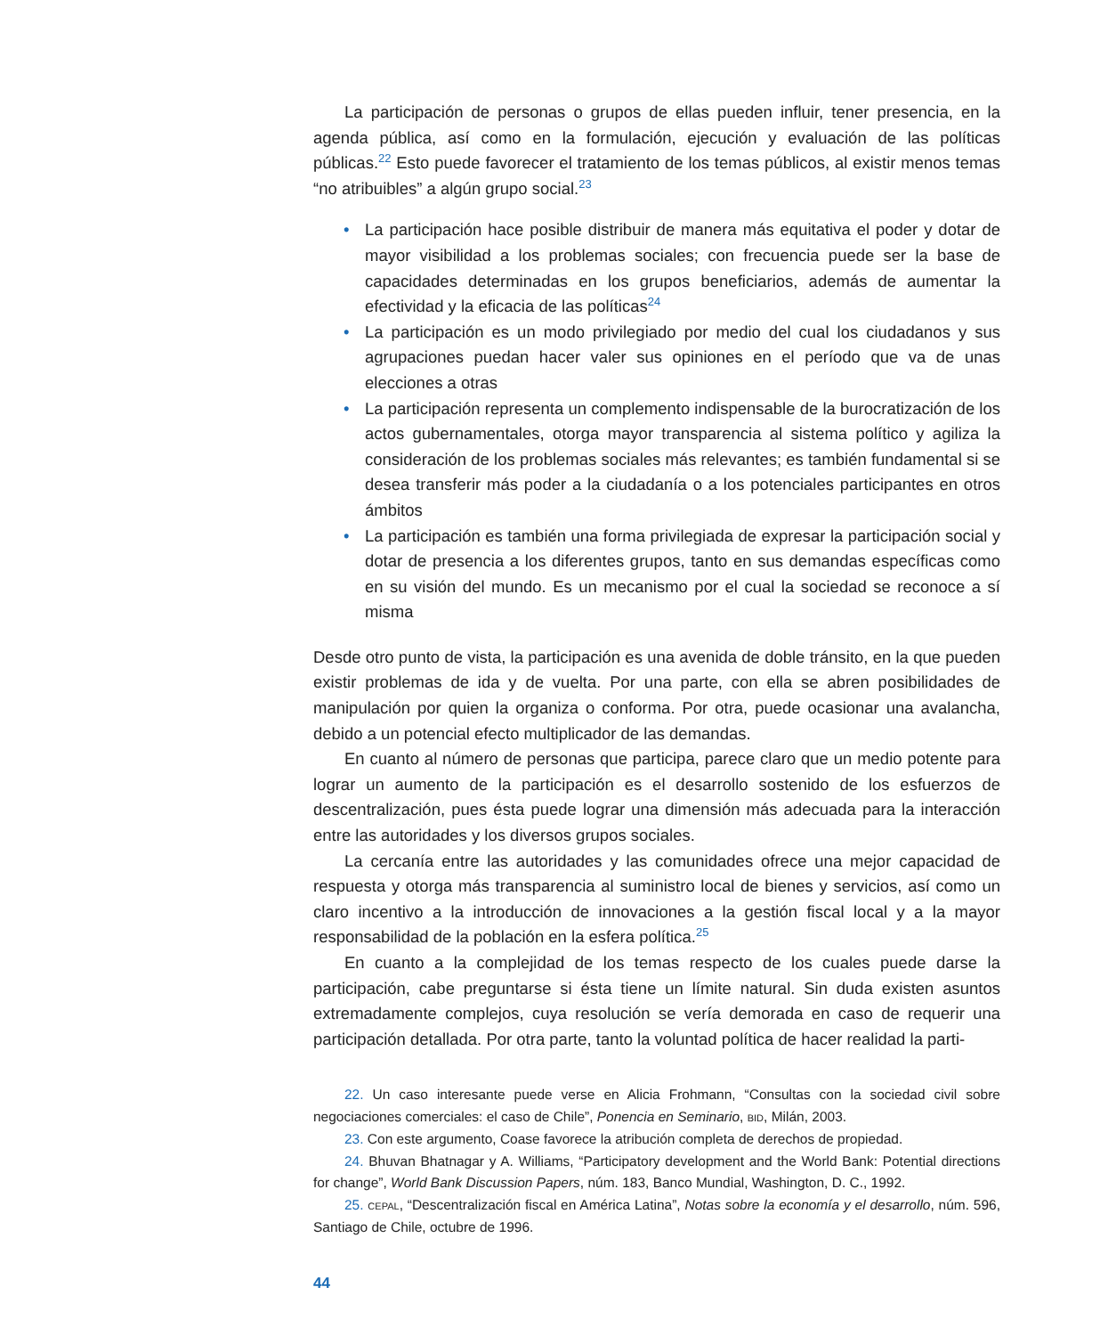La participación de personas o grupos de ellas pueden influir, tener presencia, en la agenda pública, así como en la formulación, ejecución y evaluación de las políticas públicas.<sup>22</sup> Esto puede favorecer el tratamiento de los temas públicos, al existir menos temas “no atribuibles” a algún grupo social.<sup>23</sup>
• La participación hace posible distribuir de manera más equitativa el poder y dotar de mayor visibilidad a los problemas sociales; con frecuencia puede ser la base de capacidades determinadas en los grupos beneficiarios, además de aumentar la efectividad y la eficacia de las políticas<sup>24</sup>
• La participación es un modo privilegiado por medio del cual los ciudadanos y sus agrupaciones puedan hacer valer sus opiniones en el período que va de unas elecciones a otras
• La participación representa un complemento indispensable de la burocratización de los actos gubernamentales, otorga mayor transparencia al sistema político y agiliza la consideración de los problemas sociales más relevantes; es también fundamental si se desea transferir más poder a la ciudadanía o a los potenciales participantes en otros ámbitos
• La participación es también una forma privilegiada de expresar la participación social y dotar de presencia a los diferentes grupos, tanto en sus demandas específicas como en su visión del mundo. Es un mecanismo por el cual la sociedad se reconoce a sí misma
Desde otro punto de vista, la participación es una avenida de doble tránsito, en la que pueden existir problemas de ida y de vuelta. Por una parte, con ella se abren posibilidades de manipulación por quien la organiza o conforma. Por otra, puede ocasionar una avalancha, debido a un potencial efecto multiplicador de las demandas.
En cuanto al número de personas que participa, parece claro que un medio potente para lograr un aumento de la participación es el desarrollo sostenido de los esfuerzos de descentralización, pues ésta puede lograr una dimensión más adecuada para la interacción entre las autoridades y los diversos grupos sociales.
La cercanía entre las autoridades y las comunidades ofrece una mejor capacidad de respuesta y otorga más transparencia al suministro local de bienes y servicios, así como un claro incentivo a la introducción de innovaciones a la gestión fiscal local y a la mayor responsabilidad de la población en la esfera política.<sup>25</sup>
En cuanto a la complejidad de los temas respecto de los cuales puede darse la participación, cabe preguntarse si ésta tiene un límite natural. Sin duda existen asuntos extremadamente complejos, cuya resolución se vería demorada en caso de requerir una participación detallada. Por otra parte, tanto la voluntad política de hacer realidad la parti-
22. Un caso interesante puede verse en Alicia Frohmann, “Consultas con la sociedad civil sobre negociaciones comerciales: el caso de Chile”, Ponencia en Seminario, BID, Milán, 2003.
23. Con este argumento, Coase favorece la atribución completa de derechos de propiedad.
24. Bhuvan Bhatnagar y A. Williams, “Participatory development and the World Bank: Potential directions for change”, World Bank Discussion Papers, núm. 183, Banco Mundial, Washington, D. C., 1992.
25. CEPAL, “Descentralización fiscal en América Latina”, Notas sobre la economía y el desarrollo, núm. 596, Santiago de Chile, octubre de 1996.
44